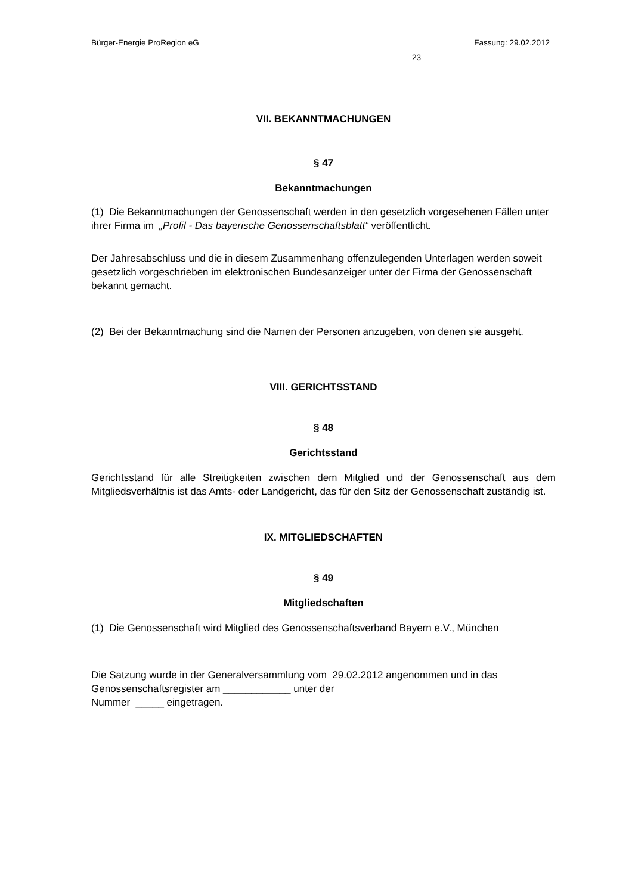Bürger-Energie ProRegion eG Fassung: 29.02.2012
23
VII. BEKANNTMACHUNGEN
§ 47
Bekanntmachungen
(1) Die Bekanntmachungen der Genossenschaft werden in den gesetzlich vorgesehenen Fällen unter ihrer Firma im „Profil - Das bayerische Genossenschaftsblatt“ veröffentlicht.
Der Jahresabschluss und die in diesem Zusammenhang offenzulegenden Unterlagen werden soweit gesetzlich vorgeschrieben im elektronischen Bundesanzeiger unter der Firma der Genossenschaft bekannt gemacht.
(2) Bei der Bekanntmachung sind die Namen der Personen anzugeben, von denen sie ausgeht.
VIII. GERICHTSSTAND
§ 48
Gerichtsstand
Gerichtsstand für alle Streitigkeiten zwischen dem Mitglied und der Genossenschaft aus dem Mitgliedsverhältnis ist das Amts- oder Landgericht, das für den Sitz der Genossenschaft zuständig ist.
IX. MITGLIEDSCHAFTEN
§ 49
Mitgliedschaften
(1) Die Genossenschaft wird Mitglied des Genossenschaftsverband Bayern e.V., München
Die Satzung wurde in der Generalversammlung vom 29.02.2012 angenommen und in das Genossenschaftsregister am ____________ unter der
Nummer _____ eingetragen.